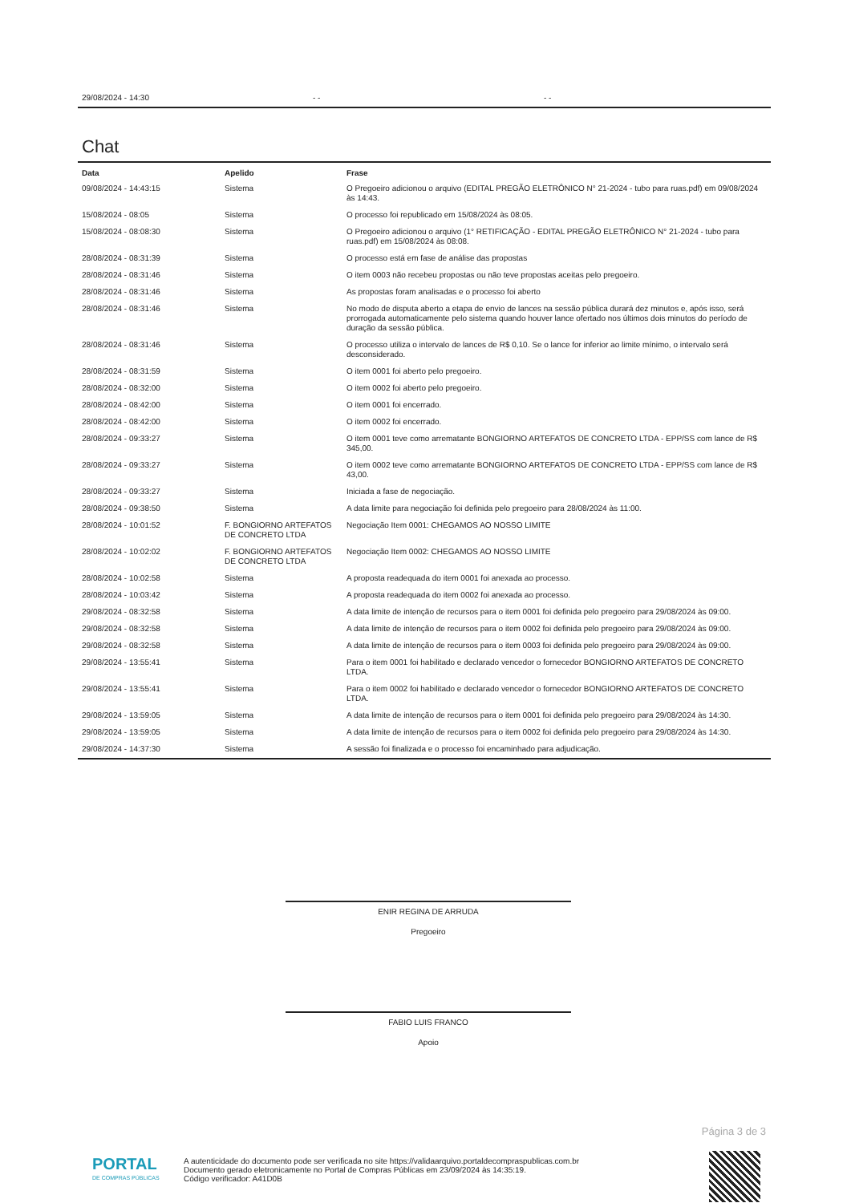29/08/2024 - 14:30 - - - -
Chat
| Data | Apelido | Frase |
| --- | --- | --- |
| 09/08/2024 - 14:43:15 | Sistema | O Pregoeiro adicionou o arquivo (EDITAL PREGÃO ELETRÔNICO N° 21-2024 - tubo para ruas.pdf) em 09/08/2024 às 14:43. |
| 15/08/2024 - 08:05 | Sistema | O processo foi republicado em 15/08/2024 às 08:05. |
| 15/08/2024 - 08:08:30 | Sistema | O Pregoeiro adicionou o arquivo (1° RETIFICAÇÃO - EDITAL PREGÃO ELETRÔNICO N° 21-2024 - tubo para ruas.pdf) em 15/08/2024 às 08:08. |
| 28/08/2024 - 08:31:39 | Sistema | O processo está em fase de análise das propostas |
| 28/08/2024 - 08:31:46 | Sistema | O item 0003 não recebeu propostas ou não teve propostas aceitas pelo pregoeiro. |
| 28/08/2024 - 08:31:46 | Sistema | As propostas foram analisadas e o processo foi aberto |
| 28/08/2024 - 08:31:46 | Sistema | No modo de disputa aberto a etapa de envio de lances na sessão pública durará dez minutos e, após isso, será prorrogada automaticamente pelo sistema quando houver lance ofertado nos últimos dois minutos do período de duração da sessão pública. |
| 28/08/2024 - 08:31:46 | Sistema | O processo utiliza o intervalo de lances de R$ 0,10. Se o lance for inferior ao limite mínimo, o intervalo será desconsiderado. |
| 28/08/2024 - 08:31:59 | Sistema | O item 0001 foi aberto pelo pregoeiro. |
| 28/08/2024 - 08:32:00 | Sistema | O item 0002 foi aberto pelo pregoeiro. |
| 28/08/2024 - 08:42:00 | Sistema | O item 0001 foi encerrado. |
| 28/08/2024 - 08:42:00 | Sistema | O item 0002 foi encerrado. |
| 28/08/2024 - 09:33:27 | Sistema | O item 0001 teve como arrematante BONGIORNO ARTEFATOS DE CONCRETO LTDA - EPP/SS com lance de R$ 345,00. |
| 28/08/2024 - 09:33:27 | Sistema | O item 0002 teve como arrematante BONGIORNO ARTEFATOS DE CONCRETO LTDA - EPP/SS com lance de R$ 43,00. |
| 28/08/2024 - 09:33:27 | Sistema | Iniciada a fase de negociação. |
| 28/08/2024 - 09:38:50 | Sistema | A data limite para negociação foi definida pelo pregoeiro para 28/08/2024 às 11:00. |
| 28/08/2024 - 10:01:52 | F. BONGIORNO ARTEFATOS DE CONCRETO LTDA | Negociação Item 0001: CHEGAMOS AO NOSSO LIMITE |
| 28/08/2024 - 10:02:02 | F. BONGIORNO ARTEFATOS DE CONCRETO LTDA | Negociação Item 0002: CHEGAMOS AO NOSSO LIMITE |
| 28/08/2024 - 10:02:58 | Sistema | A proposta readequada do item 0001 foi anexada ao processo. |
| 28/08/2024 - 10:03:42 | Sistema | A proposta readequada do item 0002 foi anexada ao processo. |
| 29/08/2024 - 08:32:58 | Sistema | A data limite de intenção de recursos para o item 0001 foi definida pelo pregoeiro para 29/08/2024 às 09:00. |
| 29/08/2024 - 08:32:58 | Sistema | A data limite de intenção de recursos para o item 0002 foi definida pelo pregoeiro para 29/08/2024 às 09:00. |
| 29/08/2024 - 08:32:58 | Sistema | A data limite de intenção de recursos para o item 0003 foi definida pelo pregoeiro para 29/08/2024 às 09:00. |
| 29/08/2024 - 13:55:41 | Sistema | Para o item 0001 foi habilitado e declarado vencedor o fornecedor BONGIORNO ARTEFATOS DE CONCRETO LTDA. |
| 29/08/2024 - 13:55:41 | Sistema | Para o item 0002 foi habilitado e declarado vencedor o fornecedor BONGIORNO ARTEFATOS DE CONCRETO LTDA. |
| 29/08/2024 - 13:59:05 | Sistema | A data limite de intenção de recursos para o item 0001 foi definida pelo pregoeiro para 29/08/2024 às 14:30. |
| 29/08/2024 - 13:59:05 | Sistema | A data limite de intenção de recursos para o item 0002 foi definida pelo pregoeiro para 29/08/2024 às 14:30. |
| 29/08/2024 - 14:37:30 | Sistema | A sessão foi finalizada e o processo foi encaminhado para adjudicação. |
ENIR REGINA DE ARRUDA
Pregoeiro
FABIO LUIS FRANCO
Apoio
Página 3 de 3
PORTAL
DE COMPRAS PÚBLICAS
A autenticidade do documento pode ser verificada no site https://validaarquivo.portaldecompraspublicas.com.br
Documento gerado eletronicamente no Portal de Compras Públicas em 23/09/2024 às 14:35:19.
Código verificador: A41D0B